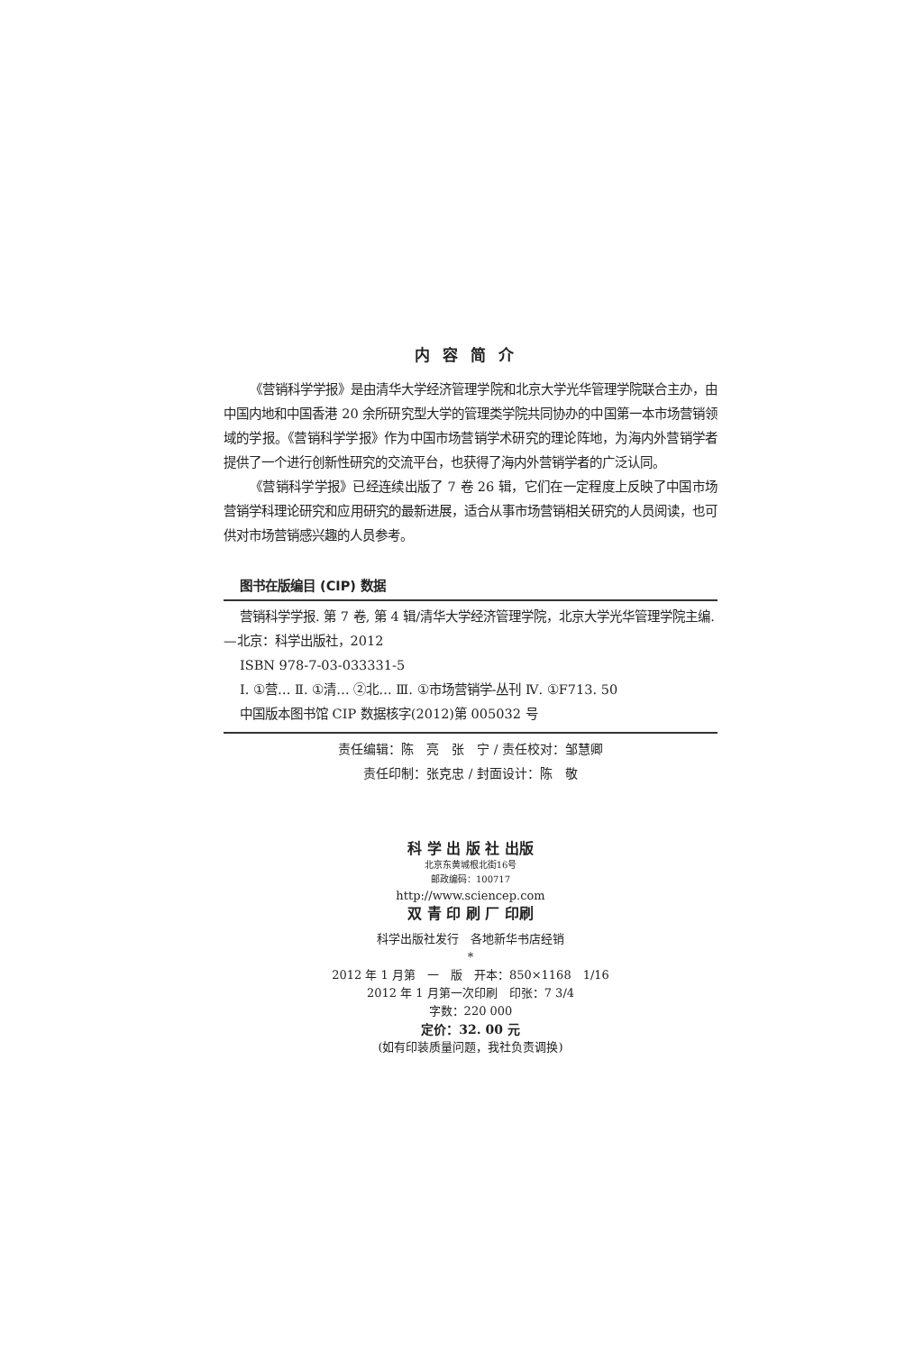内容简介
《营销科学学报》是由清华大学经济管理学院和北京大学光华管理学院联合主办，由中国内地和中国香港 20 余所研究型大学的管理类学院共同协办的中国第一本市场营销领域的学报。《营销科学学报》作为中国市场营销学术研究的理论阵地，为海内外营销学者提供了一个进行创新性研究的交流平台，也获得了海内外营销学者的广泛认同。
《营销科学学报》已经连续出版了 7 卷 26 辑，它们在一定程度上反映了中国市场营销学科理论研究和应用研究的最新进展，适合从事市场营销相关研究的人员阅读，也可供对市场营销感兴趣的人员参考。
图书在版编目 (CIP) 数据
营销科学学报. 第 7 卷, 第 4 辑/清华大学经济管理学院，北京大学光华管理学院主编. —北京：科学出版社，2012
ISBN 978-7-03-033331-5
Ⅰ. ①营… Ⅱ. ①清… ②北… Ⅲ. ①市场营销学-丛刊 Ⅳ. ①F713. 50
中国版本图书馆 CIP 数据核字(2012)第 005032 号
责任编辑：陈　亮　张　宁 / 责任校对：邹慧卿
责任印制：张克忠 / 封面设计：陈　敬
科 学 出 版 社 出版
北京东黄城根北街16号
邮政编码：100717
http://www.sciencep.com
双 青 印 刷 厂 印刷
科学出版社发行　各地新华书店经销
*
2012 年 1 月第　一　版　开本：850×1168　1/16
2012 年 1 月第一次印刷　印张：7 3/4
字数：220 000
定价：32. 00 元
(如有印装质量问题，我社负责调换)